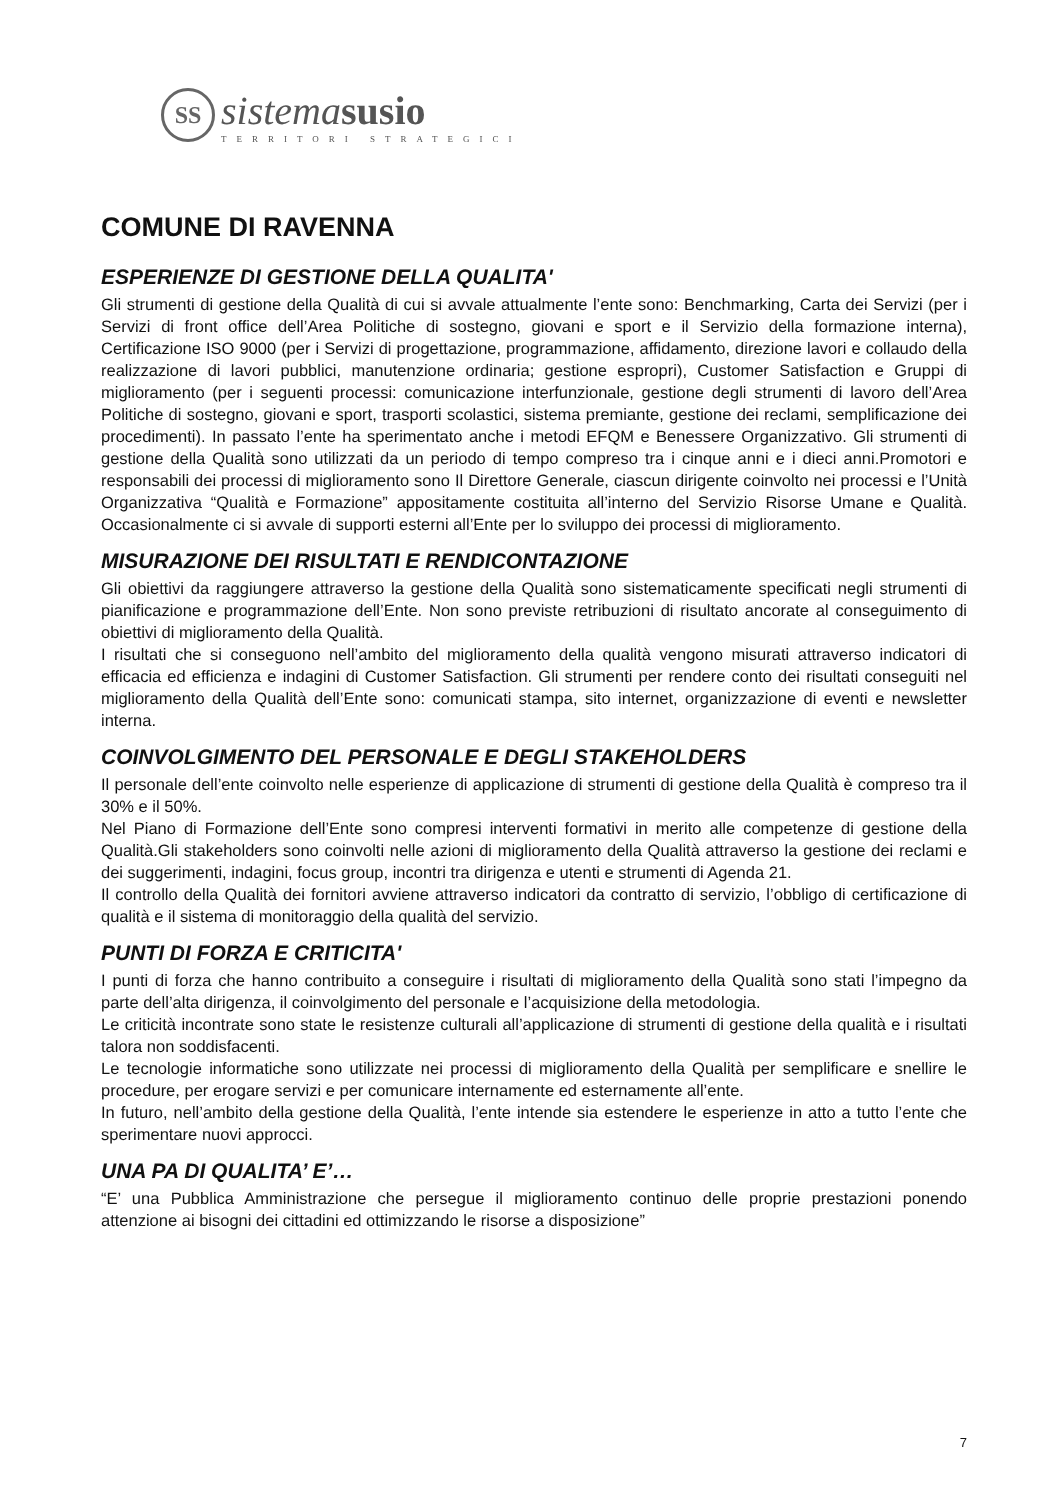SS
sistemasusio
TERRITORI STRATEGICI
COMUNE DI RAVENNA
ESPERIENZE DI GESTIONE DELLA QUALITA'
Gli strumenti di gestione della Qualità di cui si avvale attualmente l’ente sono: Benchmarking, Carta dei Servizi (per i Servizi di front office dell’Area Politiche di sostegno, giovani e sport e il Servizio della formazione interna), Certificazione ISO 9000 (per i Servizi di progettazione, programmazione, affidamento, direzione lavori e collaudo della realizzazione di lavori pubblici, manutenzione ordinaria; gestione espropri), Customer Satisfaction e Gruppi di miglioramento (per i seguenti processi: comunicazione interfunzionale, gestione degli strumenti di lavoro dell’Area Politiche di sostegno, giovani e sport, trasporti scolastici, sistema premiante, gestione dei reclami, semplificazione dei procedimenti). In passato l’ente ha sperimentato anche i metodi EFQM e Benessere Organizzativo. Gli strumenti di gestione della Qualità sono utilizzati da un periodo di tempo compreso tra i cinque anni e i dieci anni.Promotori e responsabili dei processi di miglioramento sono Il Direttore Generale, ciascun dirigente coinvolto nei processi e l’Unità Organizzativa “Qualità e Formazione” appositamente costituita all’interno del Servizio Risorse Umane e Qualità. Occasionalmente ci si avvale di supporti esterni all’Ente per lo sviluppo dei processi di miglioramento.
MISURAZIONE DEI RISULTATI E RENDICONTAZIONE
Gli obiettivi da raggiungere attraverso la gestione della Qualità sono sistematicamente specificati negli strumenti di pianificazione e programmazione dell’Ente. Non sono previste retribuzioni di risultato ancorate al conseguimento di obiettivi di miglioramento della Qualità.
I risultati che si conseguono nell’ambito del miglioramento della qualità vengono misurati attraverso indicatori di efficacia ed efficienza e indagini di Customer Satisfaction. Gli strumenti per rendere conto dei risultati conseguiti nel miglioramento della Qualità dell’Ente sono: comunicati stampa, sito internet, organizzazione di eventi e newsletter interna.
COINVOLGIMENTO DEL PERSONALE E DEGLI STAKEHOLDERS
Il personale dell’ente coinvolto nelle esperienze di applicazione di strumenti di gestione della Qualità è compreso tra il 30% e il 50%.
Nel Piano di Formazione dell’Ente sono compresi interventi formativi in merito alle competenze di gestione della Qualità.Gli stakeholders sono coinvolti nelle azioni di miglioramento della Qualità attraverso la gestione dei reclami e dei suggerimenti, indagini, focus group, incontri tra dirigenza e utenti e strumenti di Agenda 21.
Il controllo della Qualità dei fornitori avviene attraverso indicatori da contratto di servizio, l’obbligo di certificazione di qualità e il sistema di monitoraggio della qualità del servizio.
PUNTI DI FORZA E CRITICITA'
I punti di forza che hanno contribuito a conseguire i risultati di miglioramento della Qualità sono stati l’impegno da parte dell’alta dirigenza, il coinvolgimento del personale e l’acquisizione della metodologia.
Le criticità incontrate sono state le resistenze culturali all’applicazione di strumenti di gestione della qualità e i risultati talora non soddisfacenti.
Le tecnologie informatiche sono utilizzate nei processi di miglioramento della Qualità per semplificare e snellire le procedure, per erogare servizi e per comunicare internamente ed esternamente all’ente.
In futuro, nell’ambito della gestione della Qualità, l’ente intende sia estendere le esperienze in atto a tutto l’ente che sperimentare nuovi approcci.
UNA PA DI QUALITA’ E’…
“E’ una Pubblica Amministrazione che persegue il miglioramento continuo delle proprie prestazioni ponendo attenzione ai bisogni dei cittadini ed ottimizzando le risorse a disposizione”
7